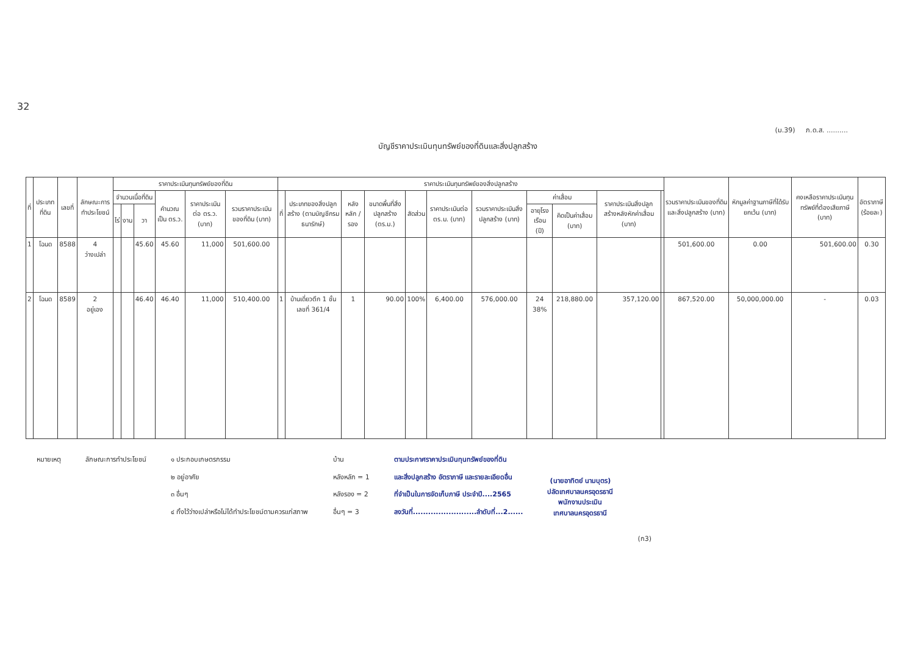32
(ม.39) ภ.ด.ส. ..........
บัญชีราคาประเมินทุนทรัพย์ของที่ดินและสิ่งปลูกสร้าง
| ที่ | ประเภทที่ดิน | เลขที่ | ลักษณะการทำประโยชน์ | ราคาประเมินทุนทรัพย์ของที่ดิน | | | | | | ราคาประเมินทุนทรัพย์ของสิ่งปลูกสร้าง | | | | | | | | | | | รวมราคาประเมินของที่ดินและสิ่งปลูกสร้าง (บาท) | หักมูลค่าฐานภาษีที่ได้รับยกเว้น (บาท) | คงเหลือราคาประเมินทุนทรัพย์ที่ต้องเสียภาษี (บาท) | อัตราภาษี (ร้อยละ) |
| --- | --- | --- | --- | --- | --- | --- | --- | --- | --- | --- | --- | --- | --- | --- | --- | --- | --- | --- | --- | --- | --- | --- | --- | --- |
| | | | | จำนวนเนื้อที่ดิน | | | คำนวณเป็น ตร.ว. | ราคาประเมินต่อ ตร.ว. (บาท) | รวมราคาประเมินของที่ดิน (บาท) | ที่ | ประเภทของสิ่งปลูกสร้าง (ตามบัญชีกรมธนารักษ์) | หลัง หลัก / รอง | ขนาดพื้นที่สิ่งปลูกสร้าง (ตร.ม.) | สัดส่วน | ราคาประเมินต่อ ตร.ม. (บาท) | รวมราคาประเมินสิ่งปลูกสร้าง (บาท) | ค่าเสื่อม | | ราคาประเมินสิ่งปลูกสร้างหลังหักค่าเสื่อม (บาท) | | | | | |
| | | | | ไร่ | งาน | วา | | | | | | | | | | | อายุโรงเรือน (ปี) | คิดเป็นค่าเสื่อม (บาท) | | | | | | |
| 1 | โฉนด | 8588 | 4 ว่างเปล่า | | | 45.60 | 45.60 | 11,000 | 501,600.00 | | | | | | | | | | | | 501,600.00 | 0.00 | 501,600.00 | 0.30 |
| 2 | โฉนด | 8589 | 2 อยู่เอง | | | 46.40 | 46.40 | 11,000 | 510,400.00 | 1 | บ้านเดี่ยวตึก 1 ชั้น เลขที่ 361/4 | 1 | 90.00 | 100% | 6,400.00 | 576,000.00 | 24 38% | 218,880.00 | 357,120.00 | | 867,520.00 | 50,000,000.00 | - | 0.03 |
หมายเหตุ ลักษณะการทำประโยชน์ ๑ ประกอบเกษตรกรรม
๒ อยู่อาศัย
๓ อื่นๆ
๔ ทิ้งไว้ว่างเปล่าหรือไม่ได้ทำประโยชน์ตามควรแก่สภาพ
บ้าน
หลังหลัก = 1
หลังรอง = 2
อื่นๆ = 3
ตามประกาศราคาประเมินทุนทรัพย์ของที่ดิน
และสิ่งปลูกสร้าง อัตราภาษี และรายละเอียดอื่น
ที่จำเป็นในการจัดเก็บภาษี ประจำปี....2565
ลงวันที่.........................ลำดับที่...2......
(นายอาทิตย์ นามบุตร)
ปลัดเทศบาลนครอุดรธานี
พนักงานประเมิน
เทศบาลนครอุดรธานี
(ก3)